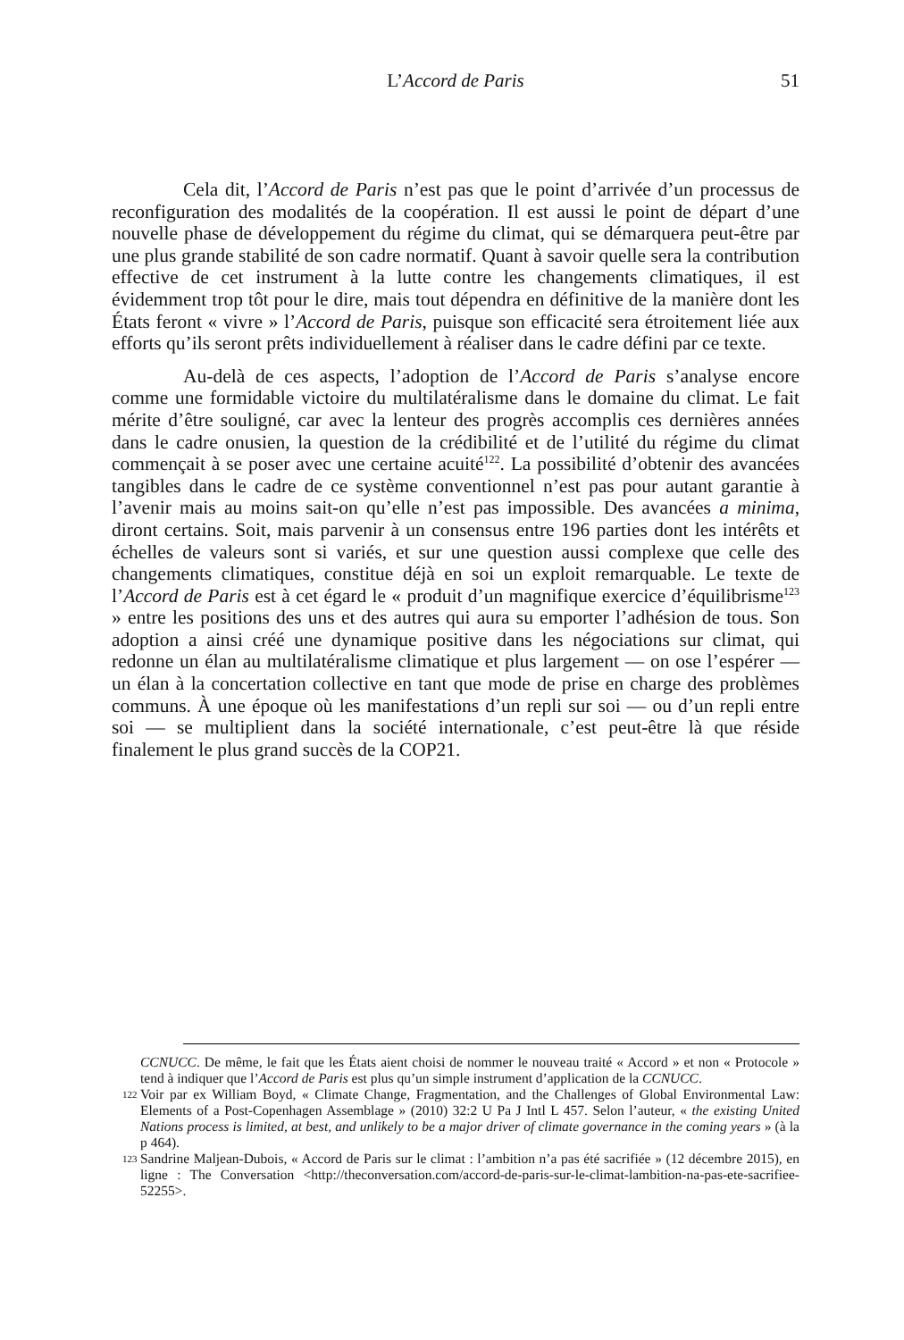L’Accord de Paris
51
Cela dit, l’Accord de Paris n’est pas que le point d’arrivée d’un processus de reconfiguration des modalités de la coopération. Il est aussi le point de départ d’une nouvelle phase de développement du régime du climat, qui se démarquera peut-être par une plus grande stabilité de son cadre normatif. Quant à savoir quelle sera la contribution effective de cet instrument à la lutte contre les changements climatiques, il est évidemment trop tôt pour le dire, mais tout dépendra en définitive de la manière dont les États feront « vivre » l’Accord de Paris, puisque son efficacité sera étroitement liée aux efforts qu’ils seront prêts individuellement à réaliser dans le cadre défini par ce texte.
Au-delà de ces aspects, l’adoption de l’Accord de Paris s’analyse encore comme une formidable victoire du multilatéralisme dans le domaine du climat. Le fait mérite d’être souligné, car avec la lenteur des progrès accomplis ces dernières années dans le cadre onusien, la question de la crédibilité et de l’utilité du régime du climat commençait à se poser avec une certaine acuité<sup>122</sup>. La possibilité d’obtenir des avancées tangibles dans le cadre de ce système conventionnel n’est pas pour autant garantie à l’avenir mais au moins sait-on qu’elle n’est pas impossible. Des avancées a minima, diront certains. Soit, mais parvenir à un consensus entre 196 parties dont les intérêts et échelles de valeurs sont si variés, et sur une question aussi complexe que celle des changements climatiques, constitue déjà en soi un exploit remarquable. Le texte de l’Accord de Paris est à cet égard le « produit d’un magnifique exercice d’équilibrisme<sup>123</sup> » entre les positions des uns et des autres qui aura su emporter l’adhésion de tous. Son adoption a ainsi créé une dynamique positive dans les négociations sur climat, qui redonne un élan au multilatéralisme climatique et plus largement — on ose l’espérer — un élan à la concertation collective en tant que mode de prise en charge des problèmes communs. À une époque où les manifestations d’un repli sur soi — ou d’un repli entre soi — se multiplient dans la société internationale, c’est peut-être là que réside finalement le plus grand succès de la COP21.
CCNUCC. De même, le fait que les États aient choisi de nommer le nouveau traité « Accord » et non « Protocole » tend à indiquer que l’Accord de Paris est plus qu’un simple instrument d’application de la CCNUCC.
122 Voir par ex William Boyd, « Climate Change, Fragmentation, and the Challenges of Global Environmental Law: Elements of a Post-Copenhagen Assemblage » (2010) 32:2 U Pa J Intl L 457. Selon l’auteur, « the existing United Nations process is limited, at best, and unlikely to be a major driver of climate governance in the coming years » (à la p 464).
123 Sandrine Maljean-Dubois, « Accord de Paris sur le climat : l’ambition n’a pas été sacrifiée » (12 décembre 2015), en ligne : The Conversation <http://theconversation.com/accord-de-paris-sur-le-climat-lambition-na-pas-ete-sacrifiee-52255>.